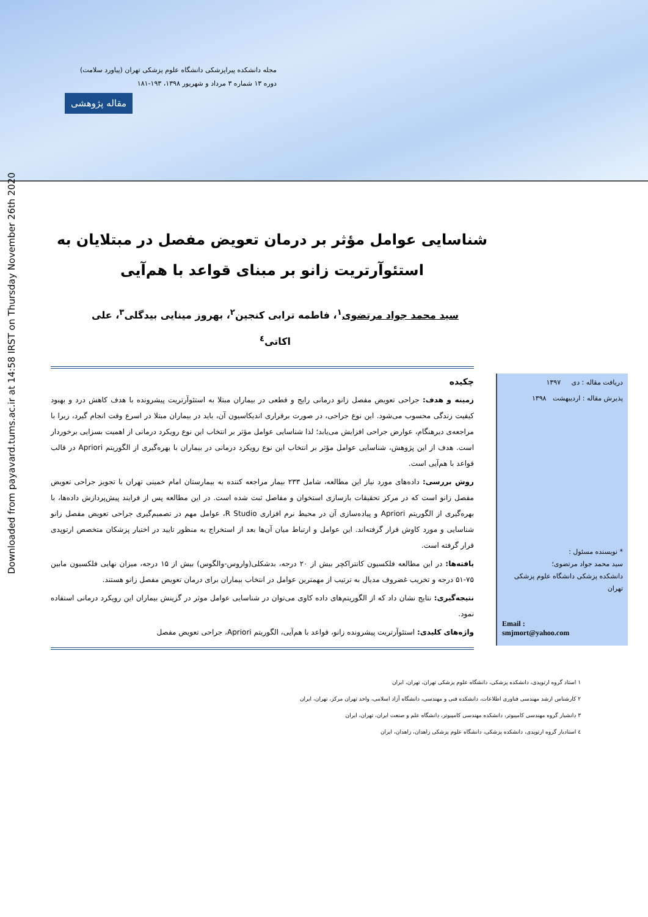مجله دانشکده پیراپزشکی دانشگاه علوم پزشکی تهران (پیاورد سلامت)
دوره ۱۳ شماره ۳ مرداد و شهریور ۱۳۹۸، ۱۹۳-۱۸۱
مقاله پژوهشی
Downloaded from payavard.tums.ac.ir at 14:58 IRST on Thursday November 26th 2020
شناسایی عوامل مؤثر بر درمان تعویض مفصل در مبتلایان به استئوآرتریت زانو بر مبنای قواعد با هم‌آیی
سید محمد جواد مرتضوی<sup>۱</sup>، فاطمه ترابی کنجین<sup>۲</sup>، بهروز مینایی بیدگلی<sup>۳</sup>، علی اکاتی<sup>٤</sup>
دریافت مقاله : دی ۱۳۹۷
پذیرش مقاله : اردیبهشت ۱۳۹۸
* نویسنده مسئول :
سید محمد جواد مرتضوی؛
دانشکده پزشکی دانشگاه علوم پزشکی تهران
Email :
smjmort@yahoo.com
چکیده
زمینه و هدف: جراحی تعویض مفصل زانو درمانی رایج و قطعی در بیماران مبتلا به استئوآرتریت پیشرونده با هدف کاهش درد و بهبود کیفیت زندگی محسوب می‌شود. این نوع جراحی، در صورت برقراری اندیکاسیون آن، باید در بیماران مبتلا در اسرع وقت انجام گیرد، زیرا با مراجعه‌ی دیرهنگام، عوارض جراحی افزایش می‌یابد؛ لذا شناسایی عوامل مؤثر بر انتخاب این نوع رویکرد درمانی از اهمیت بسزایی برخوردار است. هدف از این پژوهش، شناسایی عوامل مؤثر بر انتخاب این نوع رویکرد درمانی در بیماران با بهره‌گیری از الگوریتم Apriori در قالب قواعد با هم‌آیی است.
روش بررسی: داده‌های مورد نیاز این مطالعه، شامل ۲۳۳ بیمار مراجعه کننده به بیمارستان امام خمینی تهران با تجویز جراحی تعویض مفصل زانو است که در مرکز تحقیقات بازسازی استخوان و مفاصل ثبت شده است. در این مطالعه پس از فرایند پیش‌پردازش داده‌ها، با بهره‌گیری از الگوریتم Apriori و پیاده‌سازی آن در محیط نرم افزاری R Studio، عوامل مهم در تصمیم‌گیری جراحی تعویض مفصل زانو شناسایی و مورد کاوش قرار گرفته‌اند. این عوامل و ارتباط میان آن‌ها بعد از استخراج به منظور تایید در اختیار پزشکان متخصص ارتوپدی قرار گرفته است.
یافته‌ها: در این مطالعه فلکسیون کانتراکچر بیش از ۲۰ درجه، بدشکلی(واروس-والگوس) بیش از ۱۵ درجه، میزان نهایی فلکسیون مابین ۷۵-۵۱ درجه و تخریب غضروف مدیال به ترتیب از مهمترین عوامل در انتخاب بیماران برای درمان تعویض مفصل زانو هستند.
نتیجه‌گیری: نتایج نشان داد که از الگوریتم‌های داده کاوی می‌توان در شناسایی عوامل موثر در گزینش بیماران این رویکرد درمانی استفاده نمود.
واژه‌های کلیدی: استئوآرتریت پیشرونده زانو، قواعد با هم‌آیی، الگوریتم Apriori، جراحی تعویض مفصل
۱ استاد گروه ارتوپدی، دانشکده پزشکی، دانشگاه علوم پزشکی تهران، تهران، ایران
۲ کارشناس ارشد مهندسی فناوری اطلاعات، دانشکده فنی و مهندسی، دانشگاه آزاد اسلامی، واحد تهران مرکز، تهران، ایران
۳ دانشیار گروه مهندسی کامپیوتر، دانشکده مهندسی کامپیوتر، دانشگاه علم و صنعت ایران، تهران، ایران
٤ استادیار گروه ارتوپدی، دانشکده پزشکی، دانشگاه علوم پزشکی زاهدان، زاهدان، ایران